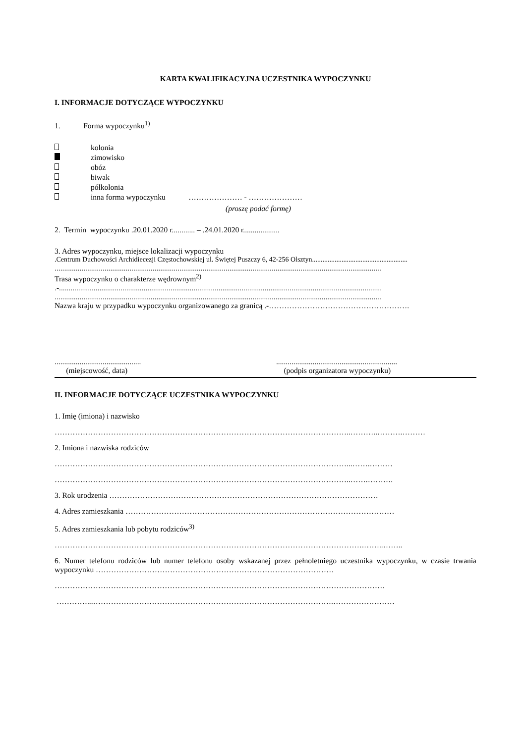KARTA KWALIFIKACYJNA UCZESTNIKA WYPOCZYNKU
I. INFORMACJE DOTYCZĄCE WYPOCZYNKU
1. Forma wypoczynku<sup>1)</sup>
kolonia
zimowisko
obóz
biwak
półkolonia
inna forma wypoczynku ………………… - …………………
(proszę podać formę)
2. Termin wypoczynku .20.01.2020 r............ – .24.01.2020 r...................
3. Adres wypoczynku, miejsce lokalizacji wypoczynku
.Centrum Duchowości Archidiecezji Częstochowskiej ul. Świętej Puszczy 6, 42-256 Olsztyn.......................................................
..........................................................................................................................................................................
Trasa wypoczynku o charakterze wędrownym<sup>2)</sup>
.-........................................................................................................................................................................
..........................................................................................................................................................................
Nazwa kraju w przypadku wypoczynku organizowanego za granicą .-……………………………………………….
.............................................
(miejscowość, data)
...............................................................
(podpis organizatora wypoczynku)
II. INFORMACJE DOTYCZĄCE UCZESTNIKA WYPOCZYNKU
1. Imię (imiona) i nazwisko
……………………………………………………………………………………………………..………..……….………
2. Imiona i nazwiska rodziców
……………………………………………………………………………………………………...…….………
……………………………………………………………………………………………………..…….……….
3. Rok urodzenia ……………………………………………………………………………………………
4. Adres zamieszkania ……………………………………………………………………………………………
5. Adres zamieszkania lub pobytu rodziców<sup>3)</sup>
………………………………………………………………………………………………………….……..……..
6. Numer telefonu rodziców lub numer telefonu osoby wskazanej przez pełnoletniego uczestnika wypoczynku, w czasie trwania wypoczynku …………………………………………………………………………………
…………………………………………………………………………………………………………………
…………...………………………………………………………………………………….……………………